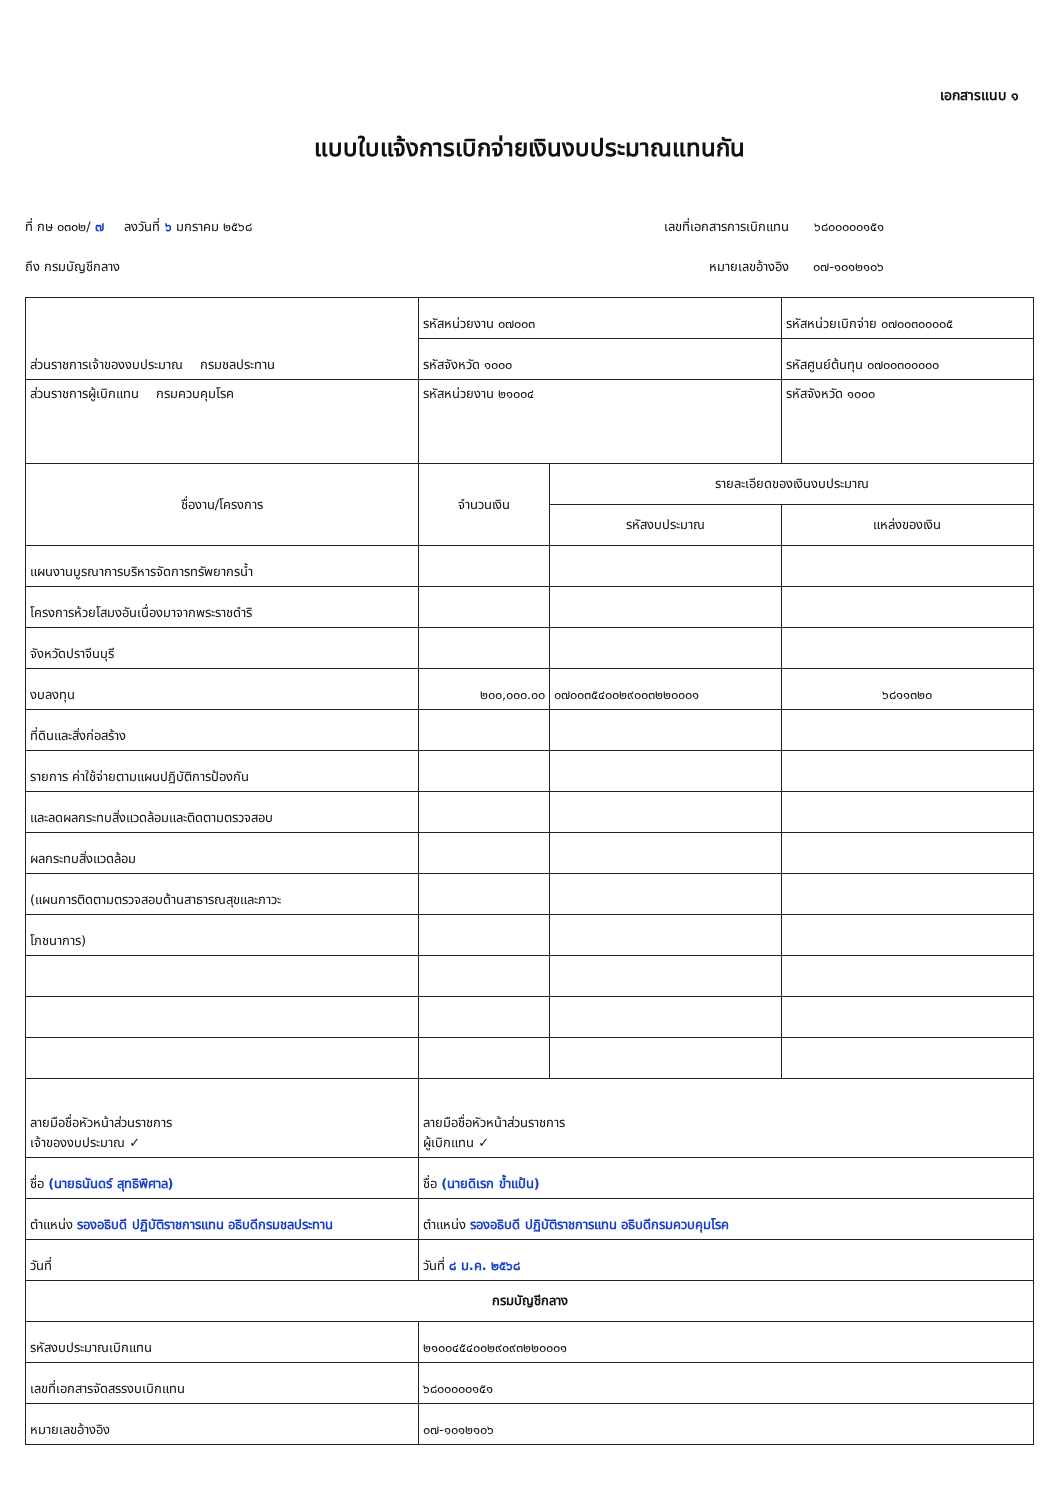เอกสารแนบ ๑
แบบใบแจ้งการเบิกจ่ายเงินงบประมาณแทนกัน
ที่ กษ ๐๓๐๒/ ๗ ลงวันที่ ๖ มกราคม ๒๕๖๘ เลขที่เอกสารการเบิกแทน ๖๘๐๐๐๐๐๑๕๑
ถึง กรมบัญชีกลาง หมายเลขอ้างอิง ๐๗-๑๐๑๒๑๐๖
| ส่วนราชการเจ้าของงบประมาณ กรมชลประทาน | รหัสหน่วยงาน ๐๗๐๐๓ | | รหัสหน่วยเบิกจ่าย ๐๗๐๐๓๐๐๐๐๕ |
| | รหัสจังหวัด ๑๐๐๐ | | รหัสศูนย์ต้นทุน ๐๗๐๐๓๐๐๐๐๐ |
| ส่วนราชการผู้เบิกแทน กรมควบคุมโรค | รหัสหน่วยงาน ๒๑๐๐๔ | | รหัสจังหวัด ๑๐๐๐ |
| ชื่องาน/โครงการ | จำนวนเงิน | รายละเอียดของเงินงบประมาณ | |
| | | รหัสงบประมาณ | แหล่งของเงิน |
| แผนงานบูรณาการบริหารจัดการทรัพยากรน้ำ | | | |
| โครงการห้วยโสมงอันเนื่องมาจากพระราชดำริ | | | |
| จังหวัดปราจีนบุรี | | | |
| งบลงทุน | ๒๐๐,๐๐๐.๐๐ | ๐๗๐๐๓๕๔๐๐๒๙๐๐๓๒๒๐๐๐๑ | ๖๘๑๑๓๒๐ |
| ที่ดินและสิ่งก่อสร้าง | | | |
| รายการ ค่าใช้จ่ายตามแผนปฏิบัติการป้องกัน | | | |
| และลดผลกระทบสิ่งแวดล้อมและติดตามตรวจสอบ | | | |
| ผลกระทบสิ่งแวดล้อม | | | |
| (แผนการติดตามตรวจสอบด้านสาธารณสุขและภาวะ | | | |
| โภชนาการ) | | | |
| ลายมือชื่อหัวหน้าส่วนราชการ เจ้าของงบประมาณ ✓ | ลายมือชื่อหัวหน้าส่วนราชการ ผู้เบิกแทน ✓ | | |
| ชื่อ (นายธนันดร์ สุทธิพิศาล) | ชื่อ (นายดิเรก ข้ำแป้น) | | |
| ตำแหน่ง รองอธิบดี ปฏิบัติราชการแทน อธิบดีกรมชลประทาน | ตำแหน่ง รองอธิบดี ปฏิบัติราชการแทน อธิบดีกรมควบคุมโรค | | |
| วันที่ | วันที่ ๘ ม.ค. ๒๕๖๘ | | |
| กรมบัญชีกลาง | | | |
| รหัสงบประมาณเบิกแทน | ๒๑๐๐๔๕๔๐๐๒๙๐๙๓๒๒๐๐๐๑ | | |
| เลขที่เอกสารจัดสรรงบเบิกแทน | ๖๘๐๐๐๐๐๑๕๑ | | |
| หมายเลขอ้างอิง | ๐๗-๑๐๑๒๑๐๖ | | |